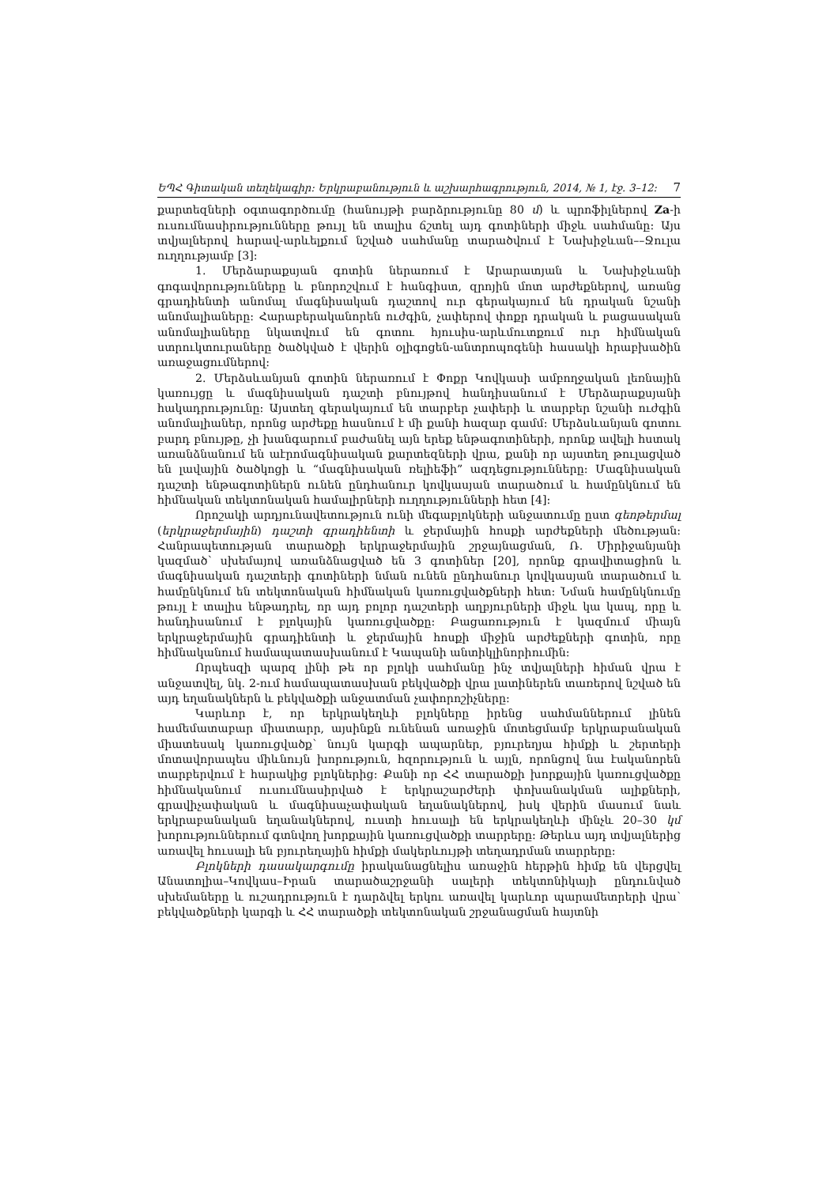ԵՊՀ Գիտական տեղեկագիր: Երկրաբանություն և աշխարհագրություն, 2014, № 1, էջ. 3–12: 7
քարտեզների օգտագործումը (հանույթի բարձրությունը 80 մ) և պրոֆիլներով Za-ի ուսումնասիրությունները թույլ են տալիս ճշտել այդ գոտիների միջև սահմանը: Այս տվյալներով հարավ-արևելքում նշված սահմանը տարածվում է Նախիջևան––Ջուլա ուղղությամբ [3]:
1. Մերձարաքսյան գոտին ներառում է Արարատյան և Նախիջևանի գոգավորությունները և բնորոշվում է հանգիստ, զրոյին մոտ արժեքներով, առանց գրադիենտի անոմալ մագնիսական դաշտով ուր գերակայում են դրական նշանի անոմալիաները: Հարաբերականորեն ուժգին, չափերով փոքր դրական և բացասական անոմալիաները նկատվում են գոտու հյուսիս-արևմուտքում ուր հիմնական ստրուկտուրաները ծածկված է վերին օլիգոցեն-անտրոպոգենի հասակի հրաբխածին առաջացումներով:
2. Մերձսևանյան գոտին ներառում է Փոքր Կովկասի ամբողջական լեռնային կառույցը և մագնիսական դաշտի բնույթով հանդիսանում է Մերձարաքսյանի հակադրությունը: Այստեղ գերակայում են տարբեր չափերի և տարբեր նշանի ուժգին անոմալիաներ, որոնց արժեքը հասնում է մի քանի հազար գամմ: Մերձսևանյան գոտու բարդ բնույթը, չի խանգարում բաժանել այն երեք ենթագոտիների, որոնք ավելի հստակ առանձնանում են աէրոմագնիսական քարտեզների վրա, քանի որ այստեղ թուլացված են լավային ծածկոցի և “մագնիսական ռելիեֆի” ազդեցությունները: Մագնիսական դաշտի ենթագոտիներն ունեն ընդհանուր կովկասյան տարածում և համընկնում են հիմնական տեկտոնական համալիրների ուղղությունների հետ [4]:
Որոշակի արդյունավետություն ունի մեգաբլոկների անջատումը ըստ գեոթերմալ (երկրաջերմային) դաշտի գրադիենտի և ջերմային հոսքի արժեքների մեծության: Հանրապետության տարածքի երկրաջերմային շրջայնացման, Ռ. Միրիջանյանի կազմած՝ սխեմայով առանձնացված են 3 գոտիներ [20], որոնք գրավիտացիոն և մագնիսական դաշտերի գոտիների նման ունեն ընդհանուր կովկասյան տարածում և համընկնում են տեկտոնական հիմնական կառուցվածքների հետ: Նման համընկնումը թույլ է տալիս ենթադրել, որ այդ բոլոր դաշտերի աղբյուրների միջև կա կապ, որը և հանդիսանում է բլոկային կառուցվածքը: Բացառություն է կազմում միայն երկրաջերմային գրադիենտի և ջերմային հոսքի միջին արժեքների գոտին, որը հիմնականում համապատասխանում է Կապանի անտիկլինորիումին:
Որպեսզի պարզ լինի թե որ բլոկի սահմանը ինչ տվյալների հիման վրա է անջատվել, նկ. 2-ում համապատասխան բեկվածքի վրա լատիներեն տառերով նշված են այդ եղանակներն և բեկվածքի անջատման չափորոշիչները:
Կարևոր է, որ երկրակեղևի բլոկները իրենց սահմաններում լինեն համեմատաբար միատարր, այսինքն ունենան առաջին մոտեցմամբ երկրաբանական միատեսակ կառուցվածք՝ նույն կարգի ապարներ, բյուրեղյա հիմքի և շերտերի մոտավորապես միևնույն խորություն, հզորություն և այլն, որոնցով նա էականորեն տարբերվում է հարակից բլոկներից: Քանի որ ՀՀ տարածքի խորքային կառուցվածքը հիմնականում ուսումնասիրված է երկրաշարժերի փոխանակման ալիքների, գրավիչափական և մագնիսաչափական եղանակներով, իսկ վերին մասում նաև երկրաբանական եղանակներով, ուստի հուսալի են երկրակեղևի մինչև 20–30 կմ խորություններում գտնվող խորքային կառուցվածքի տարրերը: Թերևս այդ տվյալներից առավել հուսալի են բյուրեղային հիմքի մակերևույթի տեղադրման տարրերը:
Բլոկների դասակարգումը իրականացնելիս առաջին հերթին հիմք են վերցվել Անատոլիա–Կովկաս–Իրան տարածաշրջանի սալերի տեկտոնիկայի ընդունված սխեմաները և ուշադրություն է դարձվել երկու առավել կարևոր պարամետրերի վրա՝ բեկվածքների կարգի և ՀՀ տարածքի տեկտոնական շրջանացման հայտնի